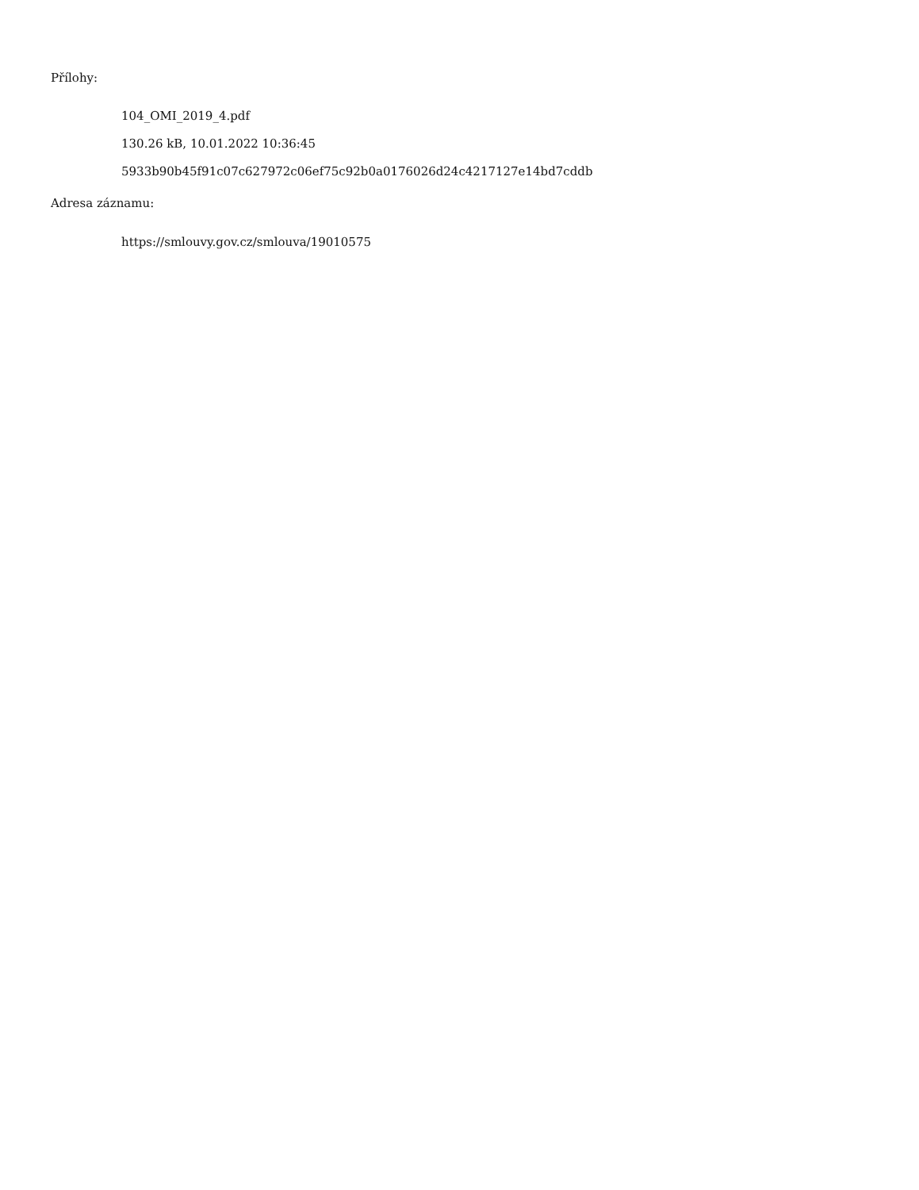Přílohy:
104_OMI_2019_4.pdf
130.26 kB, 10.01.2022 10:36:45
5933b90b45f91c07c627972c06ef75c92b0a0176026d24c4217127e14bd7cddb
Adresa záznamu:
https://smlouvy.gov.cz/smlouva/19010575